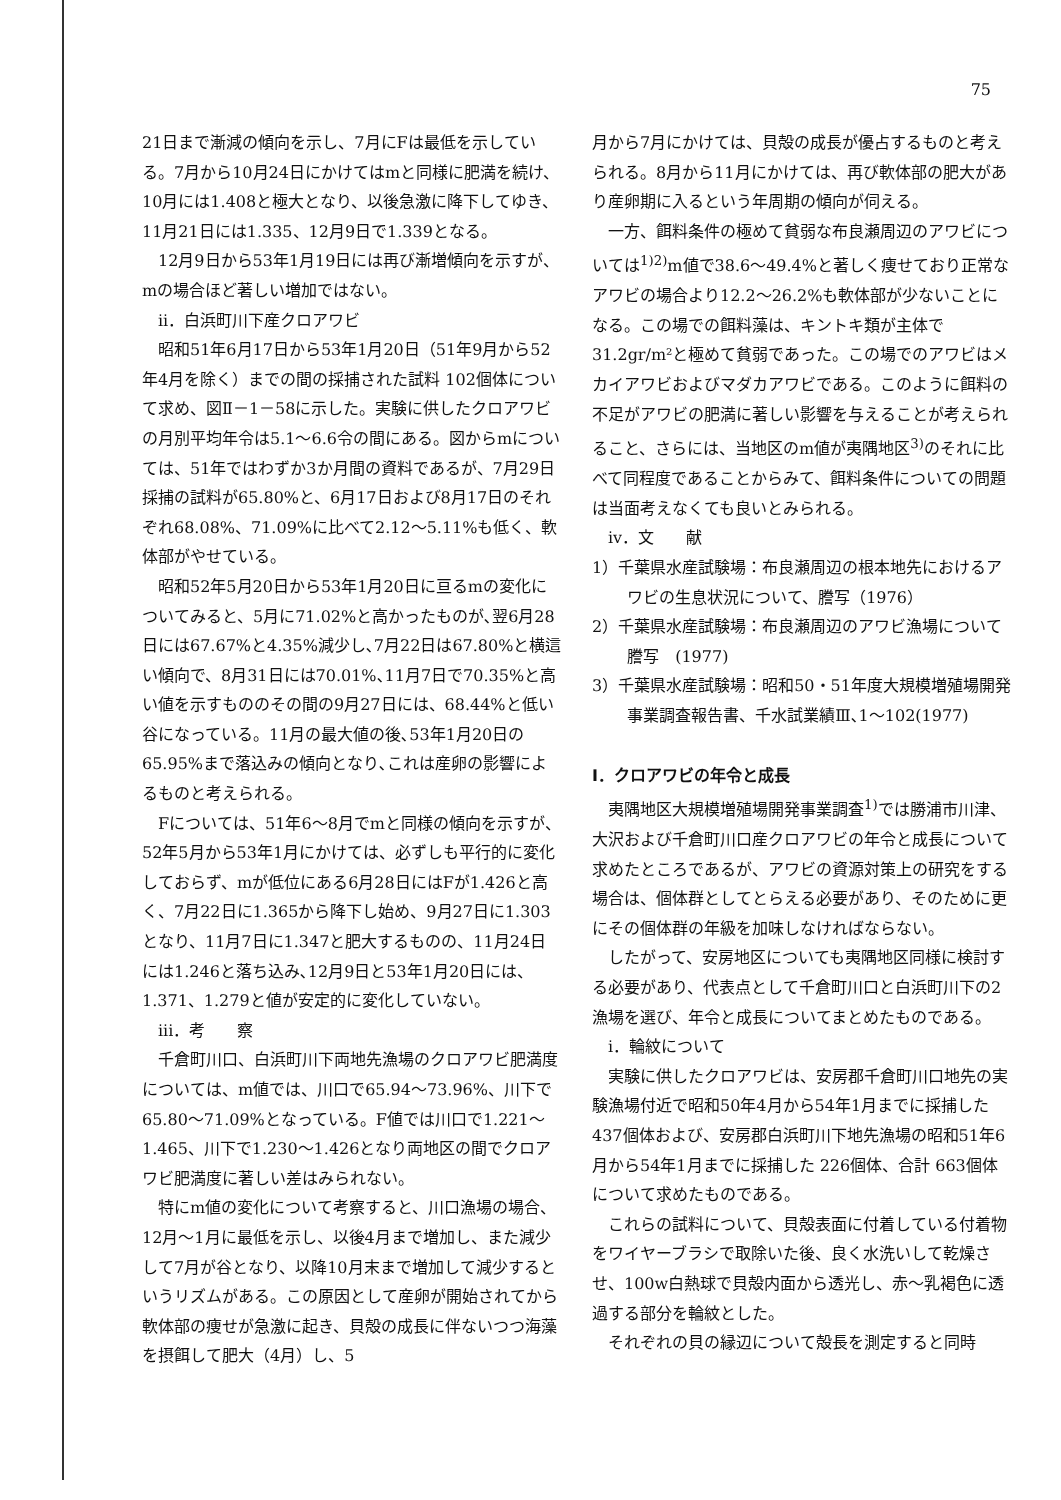75
21日まで漸減の傾向を示し、7月にFは最低を示している。7月から10月24日にかけてはmと同様に肥満を続け、10月には1.408と極大となり、以後急激に降下してゆき、11月21日には1.335、12月9日で1.339となる。
12月9日から53年1月19日には再び漸増傾向を示すが、mの場合ほど著しい増加ではない。
ii．白浜町川下産クロアワビ
昭和51年6月17日から53年1月20日（51年9月から52年4月を除く）までの間の採捕された試料 102個体について求め、図Ⅱ－1－58に示した。実験に供したクロアワビの月別平均年令は5.1～6.6令の間にある。図からmについては、51年ではわずか3か月間の資料であるが、7月29日採捕の試料が65.80%と、6月17日および8月17日のそれぞれ68.08%、71.09%に比べて2.12～5.11%も低く、軟体部がやせている。
昭和52年5月20日から53年1月20日に亘るmの変化についてみると、5月に71.02%と高かったものが､翌6月28日には67.67%と4.35%減少し､7月22日は67.80%と横這い傾向で、8月31日には70.01%､11月7日で70.35%と高い値を示すもののその間の9月27日には、68.44%と低い谷になっている。11月の最大値の後､53年1月20日の65.95%まで落込みの傾向となり､これは産卵の影響によるものと考えられる。
Fについては、51年6～8月でmと同様の傾向を示すが、52年5月から53年1月にかけては、必ずしも平行的に変化しておらず、mが低位にある6月28日にはFが1.426と高く、7月22日に1.365から降下し始め、9月27日に1.303となり、11月7日に1.347と肥大するものの、11月24日には1.246と落ち込み､12月9日と53年1月20日には、1.371、1.279と値が安定的に変化していない。
iii．考　　察
千倉町川口、白浜町川下両地先漁場のクロアワビ肥満度については、m値では、川口で65.94～73.96%、川下で65.80～71.09%となっている。F値では川口で1.221～1.465、川下で1.230～1.426となり両地区の間でクロアワビ肥満度に著しい差はみられない。
特にm値の変化について考察すると、川口漁場の場合、12月～1月に最低を示し、以後4月まで増加し、また減少して7月が谷となり、以降10月末まで増加して減少するというリズムがある。この原因として産卵が開始されてから軟体部の痩せが急激に起き、貝殻の成長に伴ないつつ海藻を摂餌して肥大（4月）し、5
月から7月にかけては、貝殻の成長が優占するものと考えられる。8月から11月にかけては、再び軟体部の肥大があり産卵期に入るという年周期の傾向が伺える。
一方、餌料条件の極めて貧弱な布良瀬周辺のアワビについては<sup>1)2)</sup>m値で38.6～49.4%と著しく痩せており正常なアワビの場合より12.2～26.2%も軟体部が少ないことになる。この場での餌料藻は、キントキ類が主体で31.2gr/m²と極めて貧弱であった。この場でのアワビはメカイアワビおよびマダカアワビである。このように餌料の不足がアワビの肥満に著しい影響を与えることが考えられること、さらには、当地区のm値が夷隅地区<sup>3)</sup>のそれに比べて同程度であることからみて、餌料条件についての問題は当面考えなくても良いとみられる。
iv．文　　献
1）千葉県水産試験場：布良瀬周辺の根本地先におけるアワビの生息状況について、謄写（1976）
2）千葉県水産試験場：布良瀬周辺のアワビ漁場について　謄写　(1977)
3）千葉県水産試験場：昭和50・51年度大規模増殖場開発事業調査報告書、千水試業績Ⅲ､1～102(1977)
Ⅰ．クロアワビの年令と成長
夷隅地区大規模増殖場開発事業調査<sup>1)</sup>では勝浦市川津、大沢および千倉町川口産クロアワビの年令と成長について求めたところであるが、アワビの資源対策上の研究をする場合は、個体群としてとらえる必要があり、そのために更にその個体群の年級を加味しなければならない。
したがって、安房地区についても夷隅地区同様に検討する必要があり、代表点として千倉町川口と白浜町川下の2漁場を選び、年令と成長についてまとめたものである。
i．輪紋について
実験に供したクロアワビは、安房郡千倉町川口地先の実験漁場付近で昭和50年4月から54年1月までに採捕した 437個体および、安房郡白浜町川下地先漁場の昭和51年6月から54年1月までに採捕した 226個体、合計 663個体について求めたものである。
これらの試料について、貝殻表面に付着している付着物をワイヤーブラシで取除いた後、良く水洗いして乾燥させ、100w白熱球で貝殻内面から透光し、赤～乳褐色に透過する部分を輪紋とした。
それぞれの貝の縁辺について殻長を測定すると同時